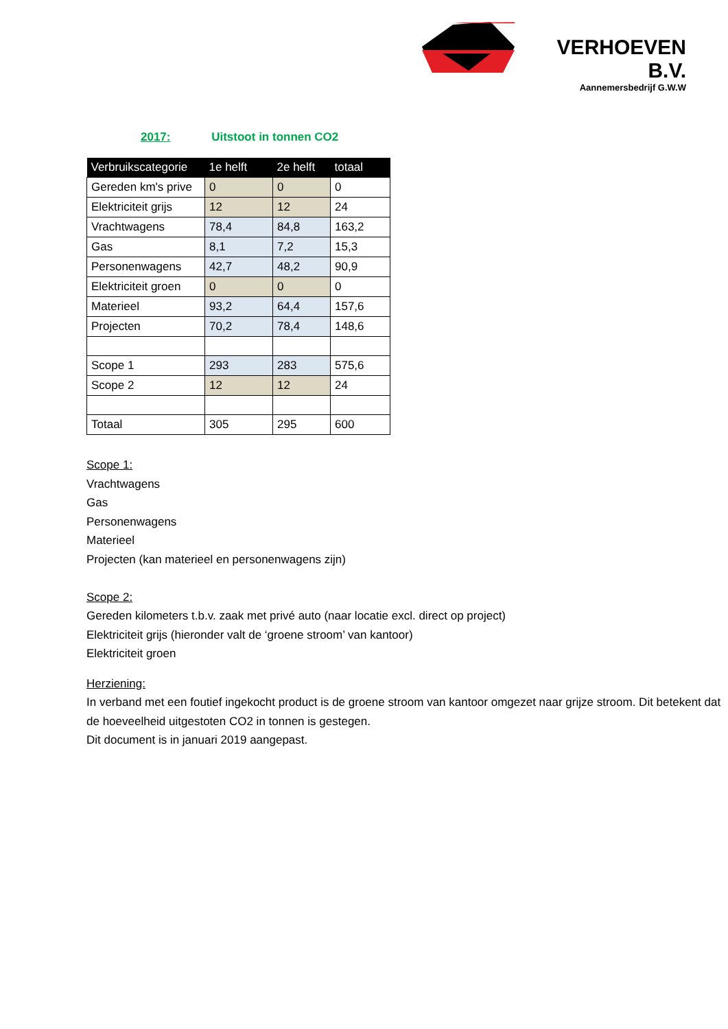VERHOEVEN B.V.
Aannemersbedrijf G.W.W
2017: Uitstoot in tonnen CO2
| Verbruikscategorie | 1e helft | 2e helft | totaal |
| --- | --- | --- | --- |
| Gereden km's prive | 0 | 0 | 0 |
| Elektriciteit grijs | 12 | 12 | 24 |
| Vrachtwagens | 78,4 | 84,8 | 163,2 |
| Gas | 8,1 | 7,2 | 15,3 |
| Personenwagens | 42,7 | 48,2 | 90,9 |
| Elektriciteit groen | 0 | 0 | 0 |
| Materieel | 93,2 | 64,4 | 157,6 |
| Projecten | 70,2 | 78,4 | 148,6 |
| Scope 1 | 293 | 283 | 575,6 |
| Scope 2 | 12 | 12 | 24 |
| Totaal | 305 | 295 | 600 |
Scope 1:
Vrachtwagens
Gas
Personenwagens
Materieel
Projecten (kan materieel en personenwagens zijn)
Scope 2:
Gereden kilometers t.b.v. zaak met privé auto (naar locatie excl. direct op project)
Elektriciteit grijs (hieronder valt de ‘groene stroom’ van kantoor)
Elektriciteit groen
Herziening:
In verband met een foutief ingekocht product is de groene stroom van kantoor omgezet naar grijze stroom. Dit betekent dat de hoeveelheid uitgestoten CO2 in tonnen is gestegen.
Dit document is in januari 2019 aangepast.